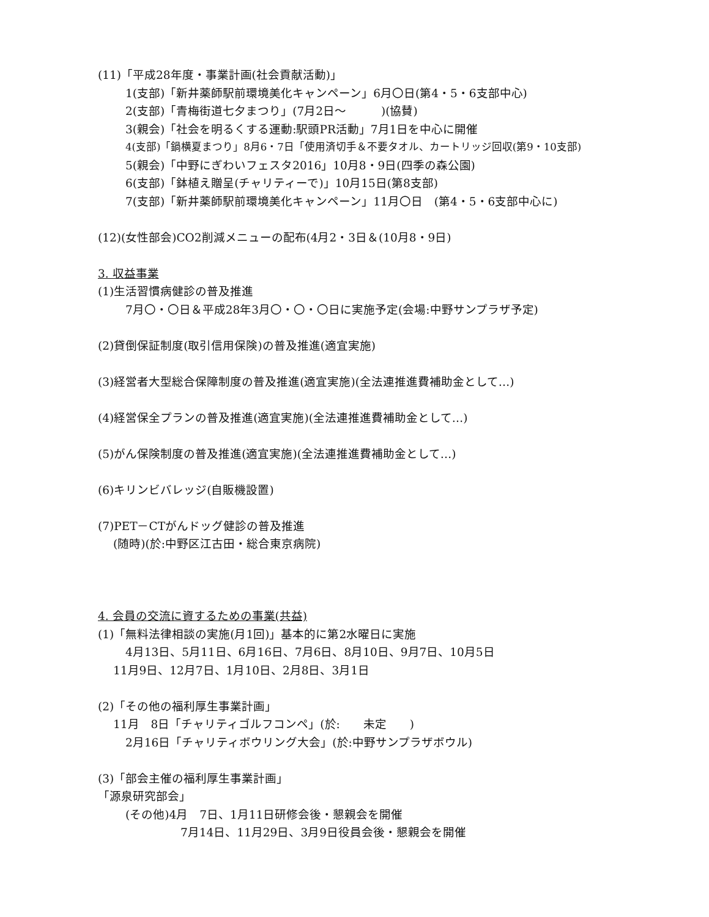(11)「平成28年度・事業計画(社会貢献活動)」
1(支部)「新井薬師駅前環境美化キャンペーン」6月〇日(第4・5・6支部中心)
2(支部)「青梅街道七夕まつり」(7月2日～　　　)(協賛)
3(親会)「社会を明るくする運動:駅頭PR活動」7月1日を中心に開催
4(支部)「鍋横夏まつり」8月6・7日「使用済切手＆不要タオル、カートリッジ回収(第9・10支部)
5(親会)「中野にぎわいフェスタ2016」10月8・9日(四季の森公園)
6(支部)「鉢植え贈呈(チャリティーで)」10月15日(第8支部)
7(支部)「新井薬師駅前環境美化キャンペーン」11月〇日　(第4・5・6支部中心に)
(12)(女性部会)CO2削減メニューの配布(4月2・3日＆(10月8・9日)
3. 収益事業
(1)生活習慣病健診の普及推進
7月〇・〇日＆平成28年3月〇・〇・〇日に実施予定(会場:中野サンプラザ予定)
(2)貸倒保証制度(取引信用保険)の普及推進(適宜実施)
(3)経営者大型総合保障制度の普及推進(適宜実施)(全法連推進費補助金として…)
(4)経営保全プランの普及推進(適宜実施)(全法連推進費補助金として…)
(5)がん保険制度の普及推進(適宜実施)(全法連推進費補助金として…)
(6)キリンビバレッジ(自販機設置)
(7)PET－CTがんドッグ健診の普及推進
(随時)(於:中野区江古田・総合東京病院)
4. 会員の交流に資するための事業(共益)
(1)「無料法律相談の実施(月1回)」基本的に第2水曜日に実施
4月13日、5月11日、6月16日、7月6日、8月10日、9月7日、10月5日
11月9日、12月7日、1月10日、2月8日、3月1日
(2)「その他の福利厚生事業計画」
11月　8日「チャリティゴルフコンペ」(於:　　未定　　)
2月16日「チャリティボウリング大会」(於:中野サンプラザボウル)
(3)「部会主催の福利厚生事業計画」
「源泉研究部会」
(その他)4月　7日、1月11日研修会後・懇親会を開催
7月14日、11月29日、3月9日役員会後・懇親会を開催